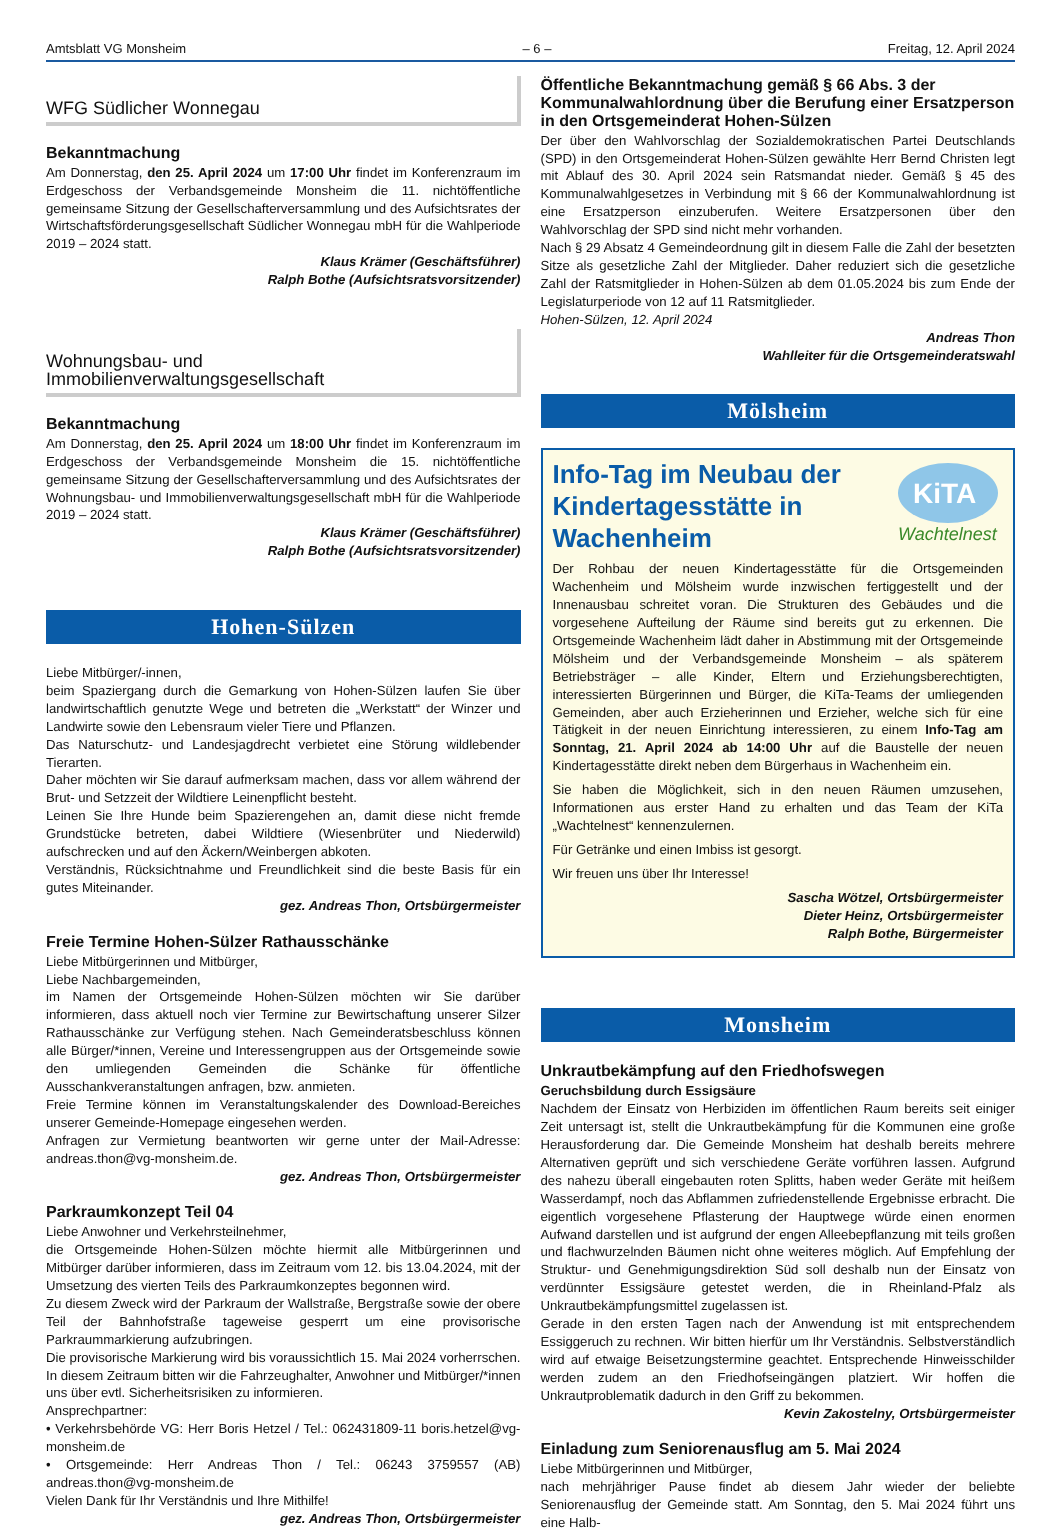Amtsblatt VG Monsheim – 6 – Freitag, 12. April 2024
WFG Südlicher Wonnegau
Bekanntmachung
Am Donnerstag, den 25. April 2024 um 17:00 Uhr findet im Konferenzraum im Erdgeschoss der Verbandsgemeinde Monsheim die 11. nichtöffentliche gemeinsame Sitzung der Gesellschafterversammlung und des Aufsichtsrates der Wirtschaftsförderungsgesellschaft Südlicher Wonnegau mbH für die Wahlperiode 2019 – 2024 statt.
Klaus Krämer (Geschäftsführer)
Ralph Bothe (Aufsichtsratsvorsitzender)
Wohnungsbau- und
Immobilienverwaltungsgesellschaft
Bekanntmachung
Am Donnerstag, den 25. April 2024 um 18:00 Uhr findet im Konferenzraum im Erdgeschoss der Verbandsgemeinde Monsheim die 15. nichtöffentliche gemeinsame Sitzung der Gesellschafterversammlung und des Aufsichtsrates der Wohnungsbau- und Immobilienverwaltungsgesellschaft mbH für die Wahlperiode 2019 – 2024 statt.
Klaus Krämer (Geschäftsführer)
Ralph Bothe (Aufsichtsratsvorsitzender)
Hohen-Sülzen
Liebe Mitbürger/-innen,
beim Spaziergang durch die Gemarkung von Hohen-Sülzen laufen Sie über landwirtschaftlich genutzte Wege und betreten die „Werkstatt“ der Winzer und Landwirte sowie den Lebensraum vieler Tiere und Pflanzen.
Das Naturschutz- und Landesjagdrecht verbietet eine Störung wildlebender Tierarten.
Daher möchten wir Sie darauf aufmerksam machen, dass vor allem während der Brut- und Setzzeit der Wildtiere Leinenpflicht besteht.
Leinen Sie Ihre Hunde beim Spazierengehen an, damit diese nicht fremde Grundstücke betreten, dabei Wildtiere (Wiesenbrüter und Niederwild) aufschrecken und auf den Äckern/Weinbergen abkoten.
Verständnis, Rücksichtnahme und Freundlichkeit sind die beste Basis für ein gutes Miteinander.
gez. Andreas Thon, Ortsbürgermeister
Freie Termine Hohen-Sülzer Rathausschänke
Liebe Mitbürgerinnen und Mitbürger,
Liebe Nachbargemeinden,
im Namen der Ortsgemeinde Hohen-Sülzen möchten wir Sie darüber informieren, dass aktuell noch vier Termine zur Bewirtschaftung unserer Silzer Rathausschänke zur Verfügung stehen. Nach Gemeinderatsbeschluss können alle Bürger/*innen, Vereine und Interessengruppen aus der Ortsgemeinde sowie den umliegenden Gemeinden die Schänke für öffentliche Ausschankveranstaltungen anfragen, bzw. anmieten.
Freie Termine können im Veranstaltungskalender des Download-Bereiches unserer Gemeinde-Homepage eingesehen werden.
Anfragen zur Vermietung beantworten wir gerne unter der Mail-Adresse: andreas.thon@vg-monsheim.de.
gez. Andreas Thon, Ortsbürgermeister
Parkraumkonzept Teil 04
Liebe Anwohner und Verkehrsteilnehmer,
die Ortsgemeinde Hohen-Sülzen möchte hiermit alle Mitbürgerinnen und Mitbürger darüber informieren, dass im Zeitraum vom 12. bis 13.04.2024, mit der Umsetzung des vierten Teils des Parkraumkonzeptes begonnen wird.
Zu diesem Zweck wird der Parkraum der Wallstraße, Bergstraße sowie der obere Teil der Bahnhofstraße tageweise gesperrt um eine provisorische Parkraummarkierung aufzubringen.
Die provisorische Markierung wird bis voraussichtlich 15. Mai 2024 vorherrschen. In diesem Zeitraum bitten wir die Fahrzeughalter, Anwohner und Mitbürger/*innen uns über evtl. Sicherheitsrisiken zu informieren.
Ansprechpartner:
• Verkehrsbehörde VG: Herr Boris Hetzel / Tel.: 062431809-11 boris.hetzel@vg-monsheim.de
• Ortsgemeinde: Herr Andreas Thon / Tel.: 06243 3759557 (AB) andreas.thon@vg-monsheim.de
Vielen Dank für Ihr Verständnis und Ihre Mithilfe!
gez. Andreas Thon, Ortsbürgermeister
Öffentliche Bekanntmachung gemäß § 66 Abs. 3 der Kommunalwahlordnung über die Berufung einer Ersatzperson in den Ortsgemeinderat Hohen-Sülzen
Der über den Wahlvorschlag der Sozialdemokratischen Partei Deutschlands (SPD) in den Ortsgemeinderat Hohen-Sülzen gewählte Herr Bernd Christen legt mit Ablauf des 30. April 2024 sein Ratsmandat nieder. Gemäß § 45 des Kommunalwahlgesetzes in Verbindung mit § 66 der Kommunalwahlordnung ist eine Ersatzperson einzuberufen. Weitere Ersatzpersonen über den Wahlvorschlag der SPD sind nicht mehr vorhanden.
Nach § 29 Absatz 4 Gemeindeordnung gilt in diesem Falle die Zahl der besetzten Sitze als gesetzliche Zahl der Mitglieder. Daher reduziert sich die gesetzliche Zahl der Ratsmitglieder in Hohen-Sülzen ab dem 01.05.2024 bis zum Ende der Legislaturperiode von 12 auf 11 Ratsmitglieder.
Hohen-Sülzen, 12. April 2024
Andreas Thon
Wahlleiter für die Ortsgemeinderatswahl
Mölsheim
KiTA
Wachtelnest
Info-Tag im Neubau der Kindertagesstätte in Wachenheim
Der Rohbau der neuen Kindertagesstätte für die Ortsgemeinden Wachenheim und Mölsheim wurde inzwischen fertiggestellt und der Innenausbau schreitet voran. Die Strukturen des Gebäudes und die vorgesehene Aufteilung der Räume sind bereits gut zu erkennen. Die Ortsgemeinde Wachenheim lädt daher in Abstimmung mit der Ortsgemeinde Mölsheim und der Verbandsgemeinde Monsheim – als späterem Betriebsträger – alle Kinder, Eltern und Erziehungsberechtigten, interessierten Bürgerinnen und Bürger, die KiTa-Teams der umliegenden Gemeinden, aber auch Erzieherinnen und Erzieher, welche sich für eine Tätigkeit in der neuen Einrichtung interessieren, zu einem Info-Tag am Sonntag, 21. April 2024 ab 14:00 Uhr auf die Baustelle der neuen Kindertagesstätte direkt neben dem Bürgerhaus in Wachenheim ein.
Sie haben die Möglichkeit, sich in den neuen Räumen umzusehen, Informationen aus erster Hand zu erhalten und das Team der KiTa „Wachtelnest“ kennenzulernen.
Für Getränke und einen Imbiss ist gesorgt.
Wir freuen uns über Ihr Interesse!
Sascha Wötzel, Ortsbürgermeister
Dieter Heinz, Ortsbürgermeister
Ralph Bothe, Bürgermeister
Monsheim
Unkrautbekämpfung auf den Friedhofswegen
Geruchsbildung durch Essigsäure
Nachdem der Einsatz von Herbiziden im öffentlichen Raum bereits seit einiger Zeit untersagt ist, stellt die Unkrautbekämpfung für die Kommunen eine große Herausforderung dar. Die Gemeinde Monsheim hat deshalb bereits mehrere Alternativen geprüft und sich verschiedene Geräte vorführen lassen. Aufgrund des nahezu überall eingebauten roten Splitts, haben weder Geräte mit heißem Wasserdampf, noch das Abflammen zufriedenstellende Ergebnisse erbracht. Die eigentlich vorgesehene Pflasterung der Hauptwege würde einen enormen Aufwand darstellen und ist aufgrund der engen Alleebepflanzung mit teils großen und flachwurzelnden Bäumen nicht ohne weiteres möglich. Auf Empfehlung der Struktur- und Genehmigungsdirektion Süd soll deshalb nun der Einsatz von verdünnter Essigsäure getestet werden, die in Rheinland-Pfalz als Unkrautbekämpfungsmittel zugelassen ist.
Gerade in den ersten Tagen nach der Anwendung ist mit entsprechendem Essiggeruch zu rechnen. Wir bitten hierfür um Ihr Verständnis. Selbstverständlich wird auf etwaige Beisetzungstermine geachtet. Entsprechende Hinweisschilder werden zudem an den Friedhofseingängen platziert. Wir hoffen die Unkrautproblematik dadurch in den Griff zu bekommen.
Kevin Zakostelny, Ortsbürgermeister
Einladung zum Seniorenausflug am 5. Mai 2024
Liebe Mitbürgerinnen und Mitbürger,
nach mehrjähriger Pause findet ab diesem Jahr wieder der beliebte Seniorenausflug der Gemeinde statt. Am Sonntag, den 5. Mai 2024 führt uns eine Halb-